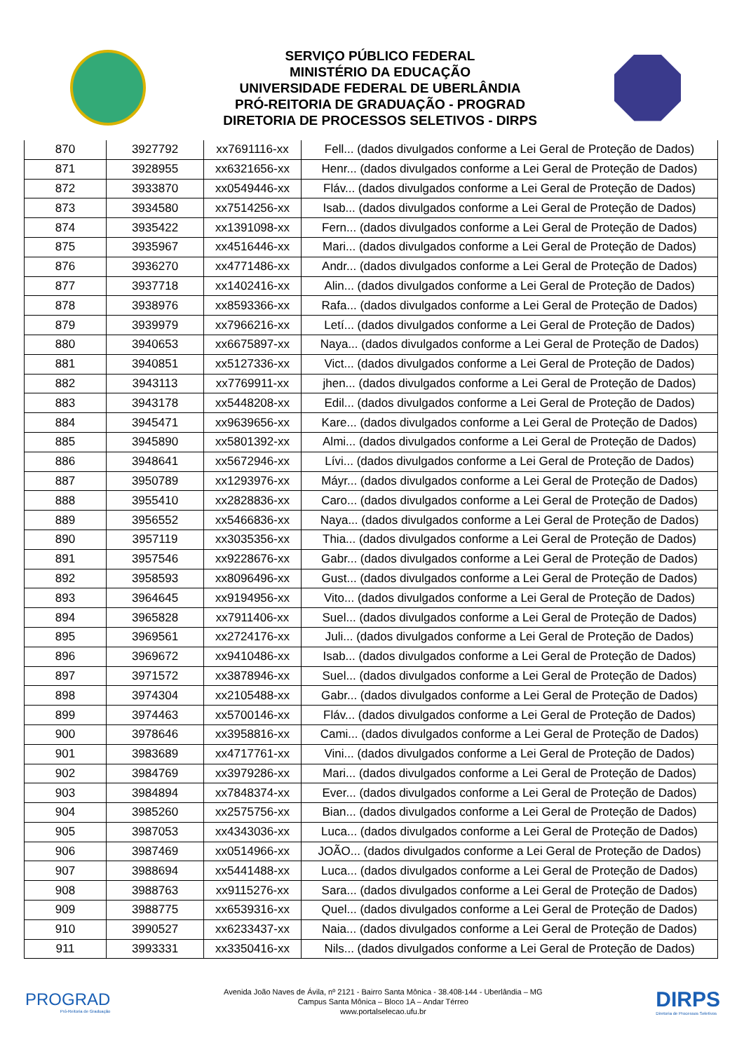SERVIÇO PÚBLICO FEDERAL
MINISTÉRIO DA EDUCAÇÃO
UNIVERSIDADE FEDERAL DE UBERLÂNDIA
PRÓ-REITORIA DE GRADUAÇÃO - PROGRAD
DIRETORIA DE PROCESSOS SELETIVOS - DIRPS
| 870 | 3927792 | xx7691116-xx | Fell... (dados divulgados conforme a Lei Geral de Proteção de Dados) |
| 871 | 3928955 | xx6321656-xx | Henr... (dados divulgados conforme a Lei Geral de Proteção de Dados) |
| 872 | 3933870 | xx0549446-xx | Fláv... (dados divulgados conforme a Lei Geral de Proteção de Dados) |
| 873 | 3934580 | xx7514256-xx | Isab... (dados divulgados conforme a Lei Geral de Proteção de Dados) |
| 874 | 3935422 | xx1391098-xx | Fern... (dados divulgados conforme a Lei Geral de Proteção de Dados) |
| 875 | 3935967 | xx4516446-xx | Mari... (dados divulgados conforme a Lei Geral de Proteção de Dados) |
| 876 | 3936270 | xx4771486-xx | Andr... (dados divulgados conforme a Lei Geral de Proteção de Dados) |
| 877 | 3937718 | xx1402416-xx | Alin... (dados divulgados conforme a Lei Geral de Proteção de Dados) |
| 878 | 3938976 | xx8593366-xx | Rafa... (dados divulgados conforme a Lei Geral de Proteção de Dados) |
| 879 | 3939979 | xx7966216-xx | Letí... (dados divulgados conforme a Lei Geral de Proteção de Dados) |
| 880 | 3940653 | xx6675897-xx | Naya... (dados divulgados conforme a Lei Geral de Proteção de Dados) |
| 881 | 3940851 | xx5127336-xx | Vict... (dados divulgados conforme a Lei Geral de Proteção de Dados) |
| 882 | 3943113 | xx7769911-xx | jhen... (dados divulgados conforme a Lei Geral de Proteção de Dados) |
| 883 | 3943178 | xx5448208-xx | Edil... (dados divulgados conforme a Lei Geral de Proteção de Dados) |
| 884 | 3945471 | xx9639656-xx | Kare... (dados divulgados conforme a Lei Geral de Proteção de Dados) |
| 885 | 3945890 | xx5801392-xx | Almi... (dados divulgados conforme a Lei Geral de Proteção de Dados) |
| 886 | 3948641 | xx5672946-xx | Lívi... (dados divulgados conforme a Lei Geral de Proteção de Dados) |
| 887 | 3950789 | xx1293976-xx | Máyr... (dados divulgados conforme a Lei Geral de Proteção de Dados) |
| 888 | 3955410 | xx2828836-xx | Caro... (dados divulgados conforme a Lei Geral de Proteção de Dados) |
| 889 | 3956552 | xx5466836-xx | Naya... (dados divulgados conforme a Lei Geral de Proteção de Dados) |
| 890 | 3957119 | xx3035356-xx | Thia... (dados divulgados conforme a Lei Geral de Proteção de Dados) |
| 891 | 3957546 | xx9228676-xx | Gabr... (dados divulgados conforme a Lei Geral de Proteção de Dados) |
| 892 | 3958593 | xx8096496-xx | Gust... (dados divulgados conforme a Lei Geral de Proteção de Dados) |
| 893 | 3964645 | xx9194956-xx | Vito... (dados divulgados conforme a Lei Geral de Proteção de Dados) |
| 894 | 3965828 | xx7911406-xx | Suel... (dados divulgados conforme a Lei Geral de Proteção de Dados) |
| 895 | 3969561 | xx2724176-xx | Juli... (dados divulgados conforme a Lei Geral de Proteção de Dados) |
| 896 | 3969672 | xx9410486-xx | Isab... (dados divulgados conforme a Lei Geral de Proteção de Dados) |
| 897 | 3971572 | xx3878946-xx | Suel... (dados divulgados conforme a Lei Geral de Proteção de Dados) |
| 898 | 3974304 | xx2105488-xx | Gabr... (dados divulgados conforme a Lei Geral de Proteção de Dados) |
| 899 | 3974463 | xx5700146-xx | Fláv... (dados divulgados conforme a Lei Geral de Proteção de Dados) |
| 900 | 3978646 | xx3958816-xx | Cami... (dados divulgados conforme a Lei Geral de Proteção de Dados) |
| 901 | 3983689 | xx4717761-xx | Vini... (dados divulgados conforme a Lei Geral de Proteção de Dados) |
| 902 | 3984769 | xx3979286-xx | Mari... (dados divulgados conforme a Lei Geral de Proteção de Dados) |
| 903 | 3984894 | xx7848374-xx | Ever... (dados divulgados conforme a Lei Geral de Proteção de Dados) |
| 904 | 3985260 | xx2575756-xx | Bian... (dados divulgados conforme a Lei Geral de Proteção de Dados) |
| 905 | 3987053 | xx4343036-xx | Luca... (dados divulgados conforme a Lei Geral de Proteção de Dados) |
| 906 | 3987469 | xx0514966-xx | JOÃO... (dados divulgados conforme a Lei Geral de Proteção de Dados) |
| 907 | 3988694 | xx5441488-xx | Luca... (dados divulgados conforme a Lei Geral de Proteção de Dados) |
| 908 | 3988763 | xx9115276-xx | Sara... (dados divulgados conforme a Lei Geral de Proteção de Dados) |
| 909 | 3988775 | xx6539316-xx | Quel... (dados divulgados conforme a Lei Geral de Proteção de Dados) |
| 910 | 3990527 | xx6233437-xx | Naia... (dados divulgados conforme a Lei Geral de Proteção de Dados) |
| 911 | 3993331 | xx3350416-xx | Nils... (dados divulgados conforme a Lei Geral de Proteção de Dados) |
PROGRAD
Pró-Reitoria de Graduação
Avenida João Naves de Ávila, nº 2121 - Bairro Santa Mônica - 38.408-144 - Uberlândia – MG
Campus Santa Mônica – Bloco 1A – Andar Térreo
www.portalselecao.ufu.br
DIRPS
Diretoria de Processos Seletivos